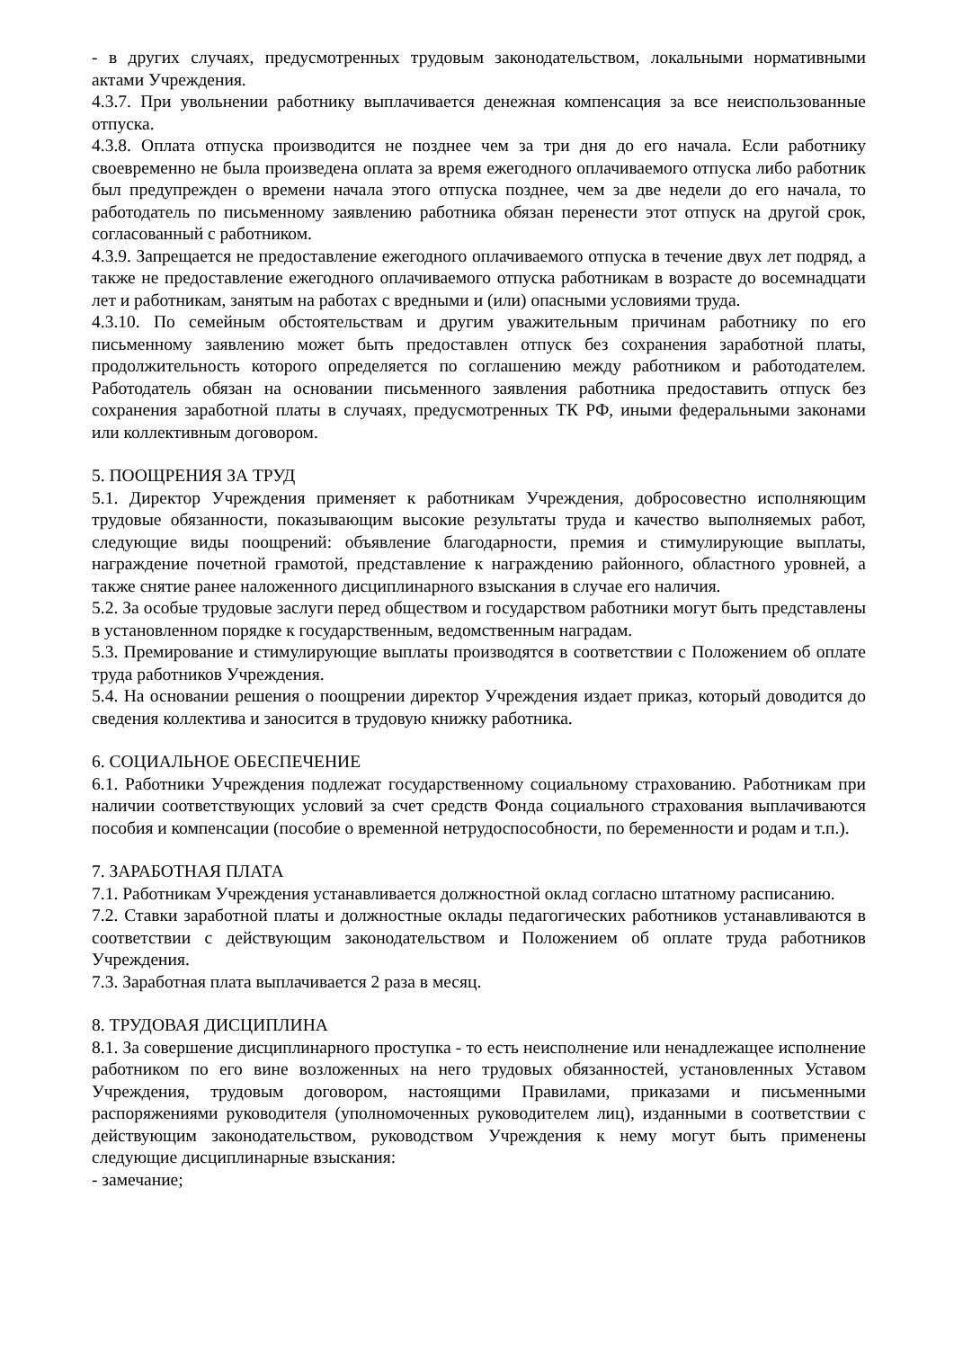- в других случаях, предусмотренных трудовым законодательством, локальными нормативными актами Учреждения.
4.3.7. При увольнении работнику выплачивается денежная компенсация за все неиспользованные отпуска.
4.3.8. Оплата отпуска производится не позднее чем за три дня до его начала. Если работнику своевременно не была произведена оплата за время ежегодного оплачиваемого отпуска либо работник был предупрежден о времени начала этого отпуска позднее, чем за две недели до его начала, то работодатель по письменному заявлению работника обязан перенести этот отпуск на другой срок, согласованный с работником.
4.3.9. Запрещается не предоставление ежегодного оплачиваемого отпуска в течение двух лет подряд, а также не предоставление ежегодного оплачиваемого отпуска работникам в возрасте до восемнадцати лет и работникам, занятым на работах с вредными и (или) опасными условиями труда.
4.3.10. По семейным обстоятельствам и другим уважительным причинам работнику по его письменному заявлению может быть предоставлен отпуск без сохранения заработной платы, продолжительность которого определяется по соглашению между работником и работодателем. Работодатель обязан на основании письменного заявления работника предоставить отпуск без сохранения заработной платы в случаях, предусмотренных ТК РФ, иными федеральными законами или коллективным договором.
5. ПООЩРЕНИЯ ЗА ТРУД
5.1. Директор Учреждения применяет к работникам Учреждения, добросовестно исполняющим трудовые обязанности, показывающим высокие результаты труда и качество выполняемых работ, следующие виды поощрений: объявление благодарности, премия и стимулирующие выплаты, награждение почетной грамотой, представление к награждению районного, областного уровней, а также снятие ранее наложенного дисциплинарного взыскания в случае его наличия.
5.2. За особые трудовые заслуги перед обществом и государством работники могут быть представлены в установленном порядке к государственным, ведомственным наградам.
5.3. Премирование и стимулирующие выплаты производятся в соответствии с Положением об оплате труда работников Учреждения.
5.4. На основании решения о поощрении директор Учреждения издает приказ, который доводится до сведения коллектива и заносится в трудовую книжку работника.
6. СОЦИАЛЬНОЕ ОБЕСПЕЧЕНИЕ
6.1. Работники Учреждения подлежат государственному социальному страхованию. Работникам при наличии соответствующих условий за счет средств Фонда социального страхования выплачиваются пособия и компенсации (пособие о временной нетрудоспособности, по беременности и родам и т.п.).
7. ЗАРАБОТНАЯ ПЛАТА
7.1. Работникам Учреждения устанавливается должностной оклад согласно штатному расписанию.
7.2. Ставки заработной платы и должностные оклады педагогических работников устанавливаются в соответствии с действующим законодательством и Положением об оплате труда работников Учреждения.
7.3. Заработная плата выплачивается 2 раза в месяц.
8. ТРУДОВАЯ ДИСЦИПЛИНА
8.1. За совершение дисциплинарного проступка - то есть неисполнение или ненадлежащее исполнение работником по его вине возложенных на него трудовых обязанностей, установленных Уставом Учреждения, трудовым договором, настоящими Правилами, приказами и письменными распоряжениями руководителя (уполномоченных руководителем лиц), изданными в соответствии с действующим законодательством, руководством Учреждения к нему могут быть применены следующие дисциплинарные взыскания:
- замечание;